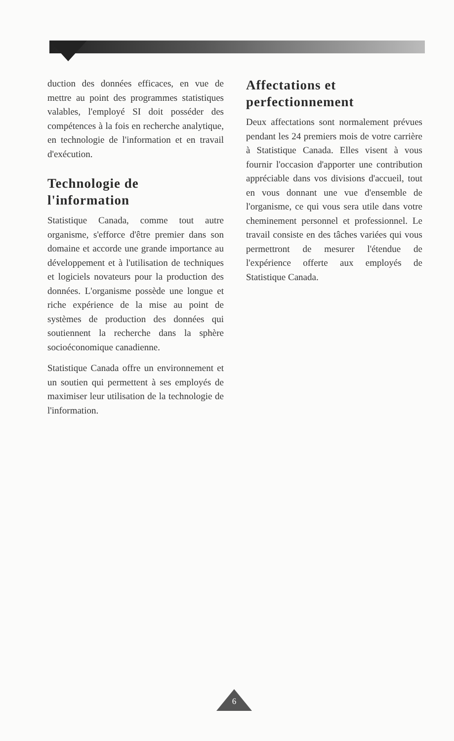duction des données efficaces, en vue de mettre au point des programmes statistiques valables, l'employé SI doit posséder des compétences à la fois en recherche analytique, en technologie de l'information et en travail d'exécution.
Technologie de l'information
Statistique Canada, comme tout autre organisme, s'efforce d'être premier dans son domaine et accorde une grande importance au développement et à l'utilisation de techniques et logiciels novateurs pour la production des données. L'organisme possède une longue et riche expérience de la mise au point de systèmes de production des données qui soutiennent la recherche dans la sphère socioéconomique canadienne.
Statistique Canada offre un environnement et un soutien qui permettent à ses employés de maximiser leur utilisation de la technologie de l'information.
Affectations et perfectionnement
Deux affectations sont normalement prévues pendant les 24 premiers mois de votre carrière à Statistique Canada. Elles visent à vous fournir l'occasion d'apporter une contribution appréciable dans vos divisions d'accueil, tout en vous donnant une vue d'ensemble de l'organisme, ce qui vous sera utile dans votre cheminement personnel et professionnel. Le travail consiste en des tâches variées qui vous permettront de mesurer l'étendue de l'expérience offerte aux employés de Statistique Canada.
6